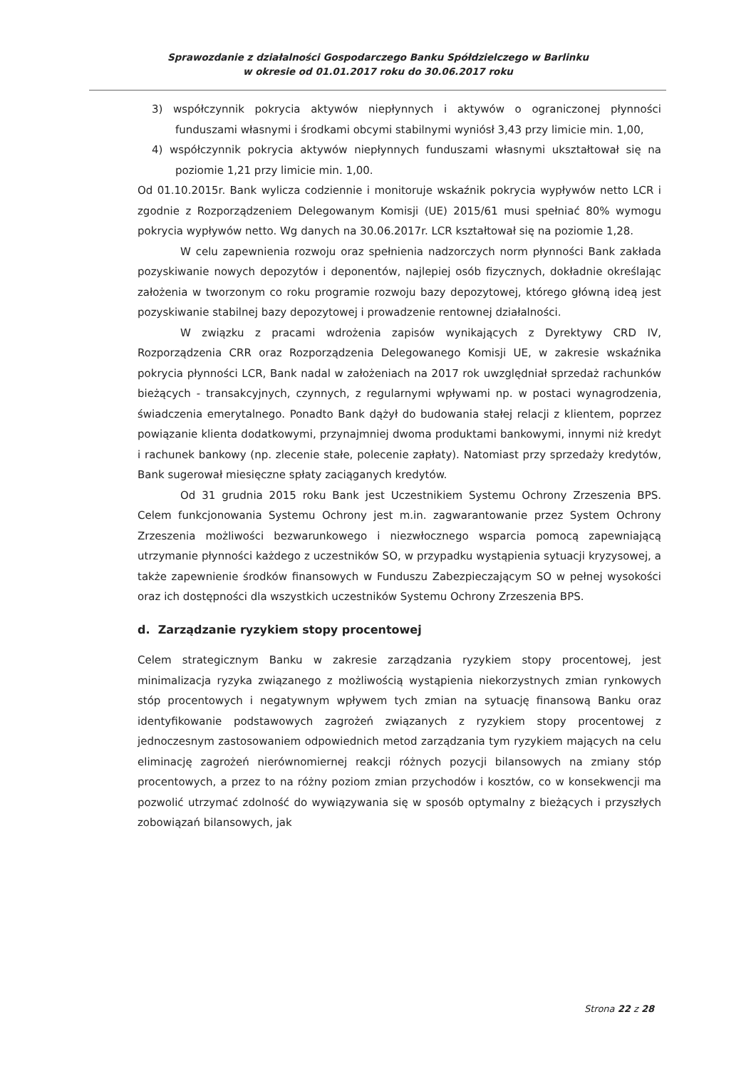Sprawozdanie z działalności Gospodarczego Banku Spółdzielczego w Barlinku
w okresie od 01.01.2017 roku do 30.06.2017 roku
3) współczynnik pokrycia aktywów niepłynnych i aktywów o ograniczonej płynności funduszami własnymi i środkami obcymi stabilnymi wyniósł 3,43 przy limicie min. 1,00,
4) współczynnik pokrycia aktywów niepłynnych funduszami własnymi ukształtował się na poziomie 1,21 przy limicie min. 1,00.
Od 01.10.2015r. Bank wylicza codziennie i monitoruje wskaźnik pokrycia wypływów netto LCR i zgodnie z Rozporządzeniem Delegowanym Komisji (UE) 2015/61 musi spełniać 80% wymogu pokrycia wypływów netto. Wg danych na 30.06.2017r. LCR kształtował się na poziomie 1,28.
W celu zapewnienia rozwoju oraz spełnienia nadzorczych norm płynności Bank zakłada pozyskiwanie nowych depozytów i deponentów, najlepiej osób fizycznych, dokładnie określając założenia w tworzonym co roku programie rozwoju bazy depozytowej, którego główną ideą jest pozyskiwanie stabilnej bazy depozytowej i prowadzenie rentownej działalności.
W związku z pracami wdrożenia zapisów wynikających z Dyrektywy CRD IV, Rozporządzenia CRR oraz Rozporządzenia Delegowanego Komisji UE, w zakresie wskaźnika pokrycia płynności LCR, Bank nadal w założeniach na 2017 rok uwzględniał sprzedaż rachunków bieżących - transakcyjnych, czynnych, z regularnymi wpływami np. w postaci wynagrodzenia, świadczenia emerytalnego. Ponadto Bank dążył do budowania stałej relacji z klientem, poprzez powiązanie klienta dodatkowymi, przynajmniej dwoma produktami bankowymi, innymi niż kredyt i rachunek bankowy (np. zlecenie stałe, polecenie zapłaty). Natomiast przy sprzedaży kredytów, Bank sugerował miesięczne spłaty zaciąganych kredytów.
Od 31 grudnia 2015 roku Bank jest Uczestnikiem Systemu Ochrony Zrzeszenia BPS. Celem funkcjonowania Systemu Ochrony jest m.in. zagwarantowanie przez System Ochrony Zrzeszenia możliwości bezwarunkowego i niezwłocznego wsparcia pomocą zapewniającą utrzymanie płynności każdego z uczestników SO, w przypadku wystąpienia sytuacji kryzysowej, a także zapewnienie środków finansowych w Funduszu Zabezpieczającym SO w pełnej wysokości oraz ich dostępności dla wszystkich uczestników Systemu Ochrony Zrzeszenia BPS.
d. Zarządzanie ryzykiem stopy procentowej
Celem strategicznym Banku w zakresie zarządzania ryzykiem stopy procentowej, jest minimalizacja ryzyka związanego z możliwością wystąpienia niekorzystnych zmian rynkowych stóp procentowych i negatywnym wpływem tych zmian na sytuację finansową Banku oraz identyfikowanie podstawowych zagrożeń związanych z ryzykiem stopy procentowej z jednoczesnym zastosowaniem odpowiednich metod zarządzania tym ryzykiem mających na celu eliminację zagrożeń nierównomiernej reakcji różnych pozycji bilansowych na zmiany stóp procentowych, a przez to na różny poziom zmian przychodów i kosztów, co w konsekwencji ma pozwolić utrzymać zdolność do wywiązywania się w sposób optymalny z bieżących i przyszłych zobowiązań bilansowych, jak
Strona 22 z 28